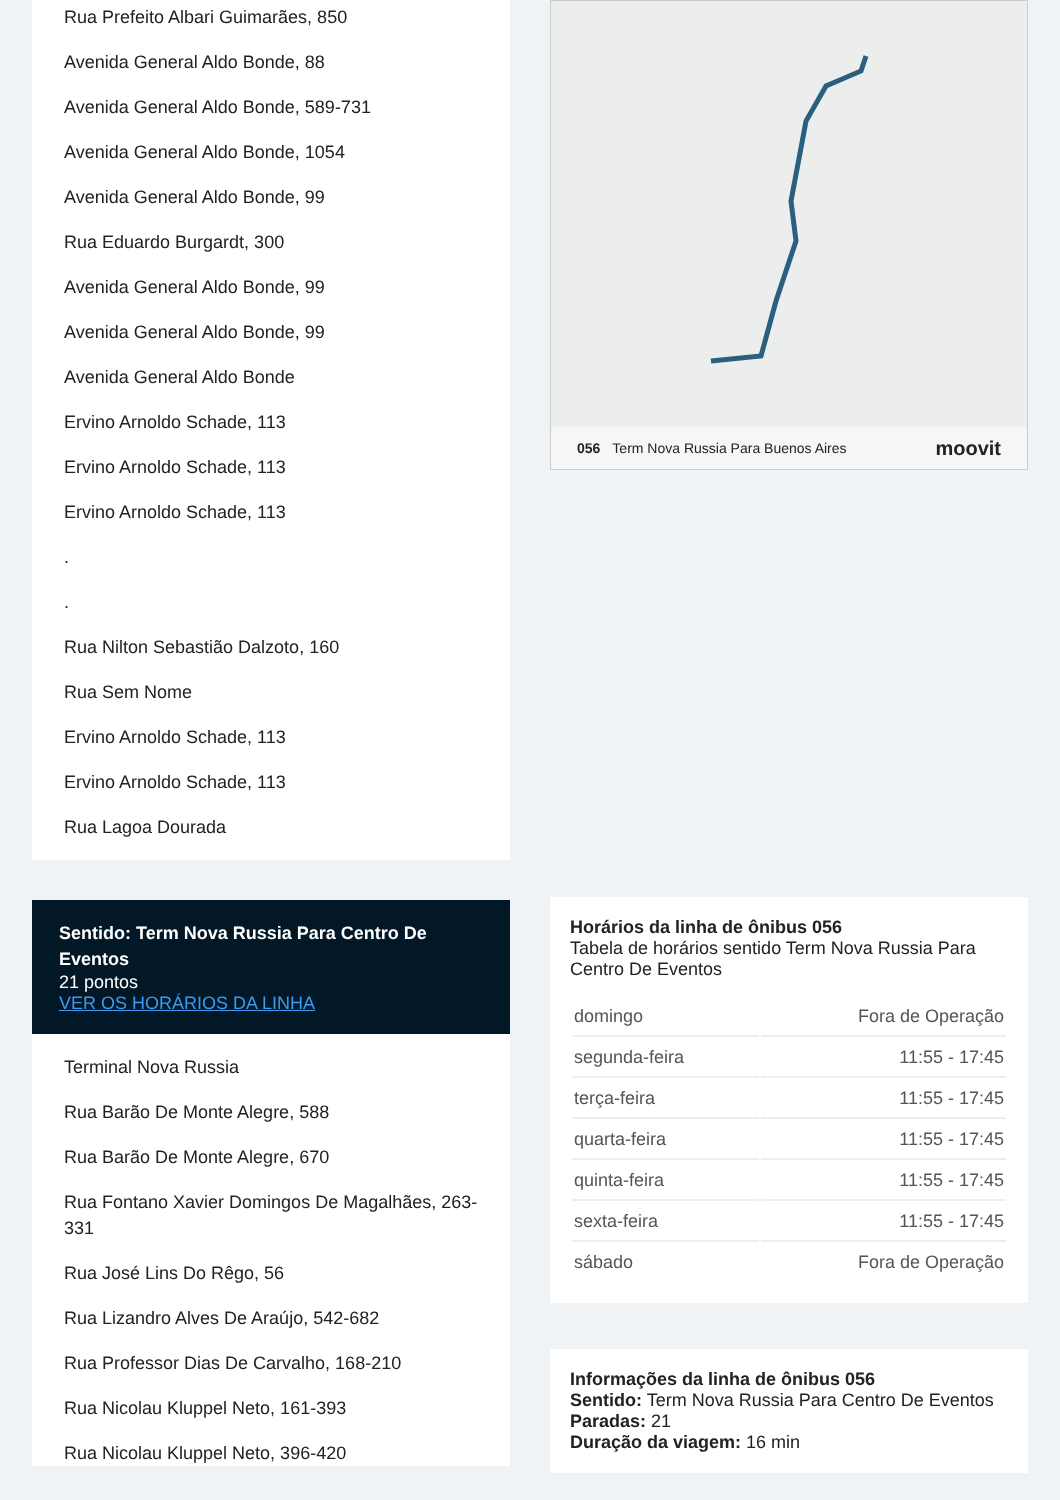Rua Prefeito Albari Guimarães, 850
Avenida General Aldo Bonde, 88
Avenida General Aldo Bonde, 589-731
Avenida General Aldo Bonde, 1054
Avenida General Aldo Bonde, 99
Rua Eduardo Burgardt, 300
Avenida General Aldo Bonde, 99
Avenida General Aldo Bonde, 99
Avenida General Aldo Bonde
Ervino Arnoldo Schade, 113
Ervino Arnoldo Schade, 113
Ervino Arnoldo Schade, 113
.
.
Rua Nilton Sebastião Dalzoto, 160
Rua Sem Nome
Ervino Arnoldo Schade, 113
Ervino Arnoldo Schade, 113
Rua Lagoa Dourada
Sentido: Term Nova Russia Para Centro De Eventos
21 pontos
VER OS HORÁRIOS DA LINHA
Terminal Nova Russia
Rua Barão De Monte Alegre, 588
Rua Barão De Monte Alegre, 670
Rua Fontano Xavier Domingos De Magalhães, 263-331
Rua José Lins Do Rêgo, 56
Rua Lizandro Alves De Araújo, 542-682
Rua Professor Dias De Carvalho, 168-210
Rua Nicolau Kluppel Neto, 161-393
Rua Nicolau Kluppel Neto, 396-420
056 Term Nova Russia Para Buenos Aires moovit
Horários da linha de ônibus 056
Tabela de horários sentido Term Nova Russia Para Centro De Eventos
| domingo | Fora de Operação |
| segunda-feira | 11:55 - 17:45 |
| terça-feira | 11:55 - 17:45 |
| quarta-feira | 11:55 - 17:45 |
| quinta-feira | 11:55 - 17:45 |
| sexta-feira | 11:55 - 17:45 |
| sábado | Fora de Operação |
Informações da linha de ônibus 056
Sentido: Term Nova Russia Para Centro De Eventos
Paradas: 21
Duração da viagem: 16 min